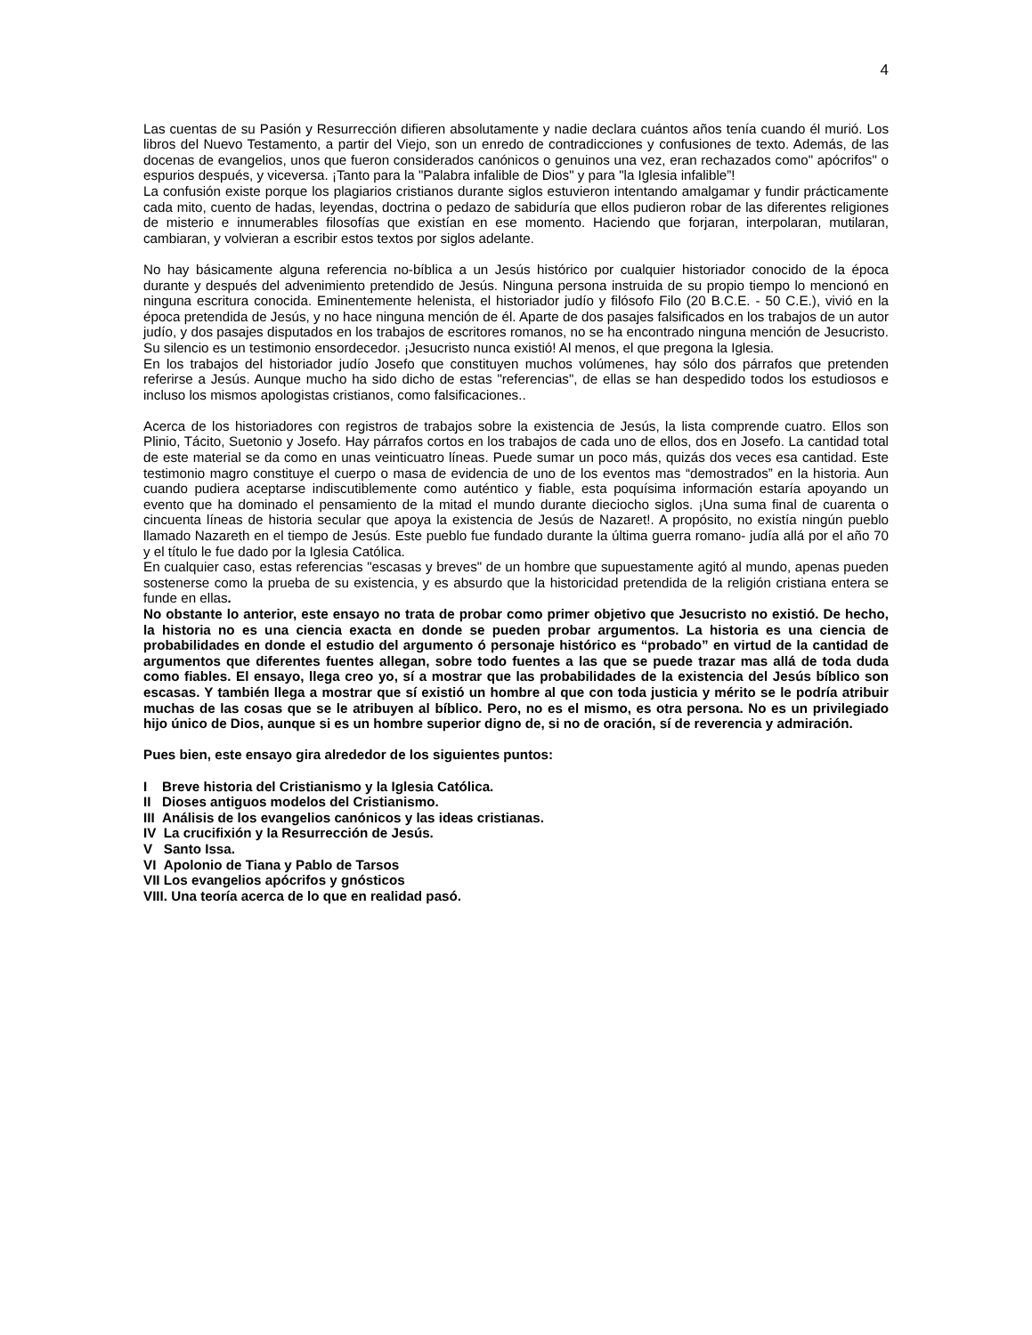4
Las cuentas de su Pasión y Resurrección difieren absolutamente y nadie declara cuántos años tenía cuando él murió. Los libros del Nuevo Testamento, a partir del Viejo, son un enredo de contradicciones y confusiones de texto. Además, de las docenas de evangelios, unos que fueron considerados canónicos o genuinos una vez, eran rechazados como" apócrifos" o espurios después, y viceversa. ¡Tanto para la "Palabra infalible de Dios" y para "la Iglesia infalible”!
La confusión existe porque los plagiarios cristianos durante siglos estuvieron intentando amalgamar y fundir prácticamente cada mito, cuento de hadas, leyendas, doctrina o pedazo de sabiduría que ellos pudieron robar de las diferentes religiones de misterio e innumerables filosofías que existían en ese momento. Haciendo que forjaran, interpolaran, mutilaran, cambiaran, y volvieran a escribir estos textos por siglos adelante.
No hay básicamente alguna referencia no-bíblica a un Jesús histórico por cualquier historiador conocido de la época durante y después del advenimiento pretendido de Jesús. Ninguna persona instruida de su propio tiempo lo mencionó en ninguna escritura conocida. Eminentemente helenista, el historiador judío y filósofo Filo (20 B.C.E. - 50 C.E.), vivió en la época pretendida de Jesús, y no hace ninguna mención de él. Aparte de dos pasajes falsificados en los trabajos de un autor judío, y dos pasajes disputados en los trabajos de escritores romanos, no se ha encontrado ninguna mención de Jesucristo. Su silencio es un testimonio ensordecedor. ¡Jesucristo nunca existió! Al menos, el que pregona la Iglesia.
En los trabajos del historiador judío Josefo que constituyen muchos volúmenes, hay sólo dos párrafos que pretenden referirse a Jesús. Aunque mucho ha sido dicho de estas "referencias", de ellas se han despedido todos los estudiosos e incluso los mismos apologistas cristianos, como falsificaciones..
Acerca de los historiadores con registros de trabajos sobre la existencia de Jesús, la lista comprende cuatro. Ellos son Plinio, Tácito, Suetonio y Josefo. Hay párrafos cortos en los trabajos de cada uno de ellos, dos en Josefo. La cantidad total de este material se da como en unas veinticuatro líneas. Puede sumar un poco más, quizás dos veces esa cantidad. Este testimonio magro constituye el cuerpo o masa de evidencia de uno de los eventos mas “demostrados” en la historia. Aun cuando pudiera aceptarse indiscutiblemente como auténtico y fiable, esta poquísima información estaría apoyando un evento que ha dominado el pensamiento de la mitad el mundo durante dieciocho siglos. ¡Una suma final de cuarenta o cincuenta líneas de historia secular que apoya la existencia de Jesús de Nazaret!. A propósito, no existía ningún pueblo llamado Nazareth en el tiempo de Jesús. Este pueblo fue fundado durante la última guerra romano- judía allá por el año 70 y el título le fue dado por la Iglesia Católica.
En cualquier caso, estas referencias "escasas y breves" de un hombre que supuestamente agitó al mundo, apenas pueden sostenerse como la prueba de su existencia, y es absurdo que la historicidad pretendida de la religión cristiana entera se funde en ellas.
No obstante lo anterior, este ensayo no trata de probar como primer objetivo que Jesucristo no existió. De hecho, la historia no es una ciencia exacta en donde se pueden probar argumentos. La historia es una ciencia de probabilidades en donde el estudio del argumento ó personaje histórico es “probado” en virtud de la cantidad de argumentos que diferentes fuentes allegan, sobre todo fuentes a las que se puede trazar mas allá de toda duda como fiables. El ensayo, llega creo yo, sí a mostrar que las probabilidades de la existencia del Jesús bíblico son escasas. Y también llega a mostrar que sí existió un hombre al que con toda justicia y mérito se le podría atribuir muchas de las cosas que se le atribuyen al bíblico. Pero, no es el mismo, es otra persona. No es un privilegiado hijo único de Dios, aunque si es un hombre superior digno de, si no de oración, sí de reverencia y admiración.
Pues bien, este ensayo gira alrededor de los siguientes puntos:
I Breve historia del Cristianismo y la Iglesia Católica.
II Dioses antiguos modelos del Cristianismo.
III Análisis de los evangelios canónicos y las ideas cristianas.
IV La crucifixión y la Resurrección de Jesús.
V Santo Issa.
VI Apolonio de Tiana y Pablo de Tarsos
VII Los evangelios apócrifos y gnósticos
VIII. Una teoría acerca de lo que en realidad pasó.